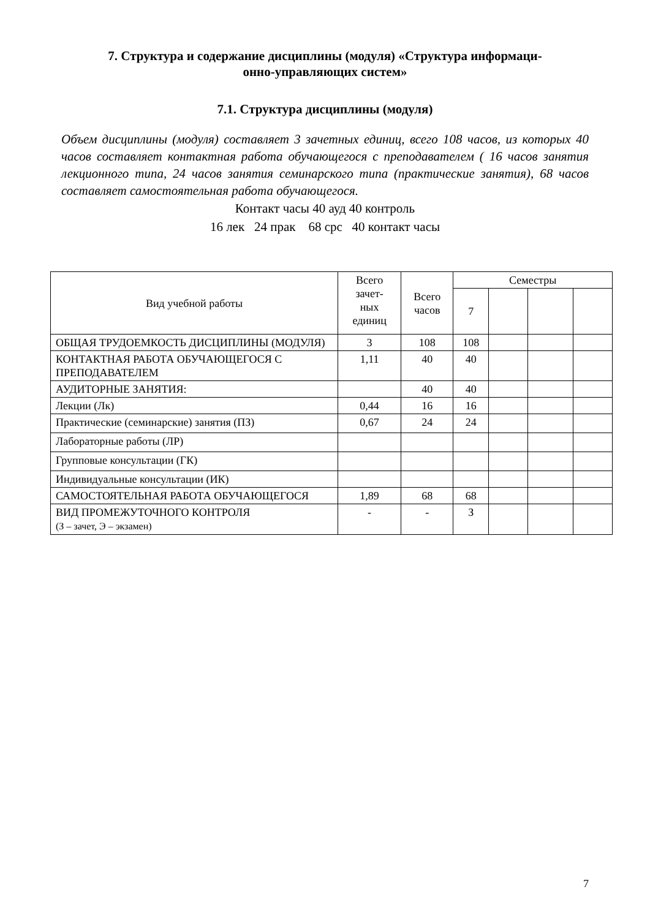7. Структура и содержание дисциплины (модуля) «Структура информаци-
онно-управляющих систем»
7.1. Структура дисциплины (модуля)
Объем дисциплины (модуля) составляет 3 зачетных единиц, всего 108 часов, из которых 40 часов составляет контактная работа обучающегося с преподавателем ( 16 часов занятия лекционного типа, 24 часов занятия семинарского типа (практические занятия), 68 часов составляет самостоятельная работа обучающегося.
Контакт часы 40 ауд 40 контроль
16 лек 24 прак 68 срс 40 контакт часы
| Вид учебной работы | Всего зачет- ных единиц | Всего часов | Семестры | | | |
| --- | --- | --- | --- | --- | --- | --- |
| | | | 7 | | | |
| ОБЩАЯ ТРУДОЕМКОСТЬ ДИСЦИПЛИНЫ (МОДУЛЯ) | 3 | 108 | 108 | | | |
| КОНТАКТНАЯ РАБОТА ОБУЧАЮЩЕГОСЯ С ПРЕПОДАВАТЕЛЕМ | 1,11 | 40 | 40 | | | |
| АУДИТОРНЫЕ ЗАНЯТИЯ: | | 40 | 40 | | | |
| Лекции (Лк) | 0,44 | 16 | 16 | | | |
| Практические (семинарские) занятия (ПЗ) | 0,67 | 24 | 24 | | | |
| Лабораторные работы (ЛР) | | | | | | |
| Групповые консультации (ГК) | | | | | | |
| Индивидуальные консультации (ИК) | | | | | | |
| САМОСТОЯТЕЛЬНАЯ РАБОТА ОБУЧАЮЩЕГОСЯ | 1,89 | 68 | 68 | | | |
| ВИД ПРОМЕЖУТОЧНОГО КОНТРОЛЯ (З – зачет, Э – экзамен) | - | - | З | | | |
7